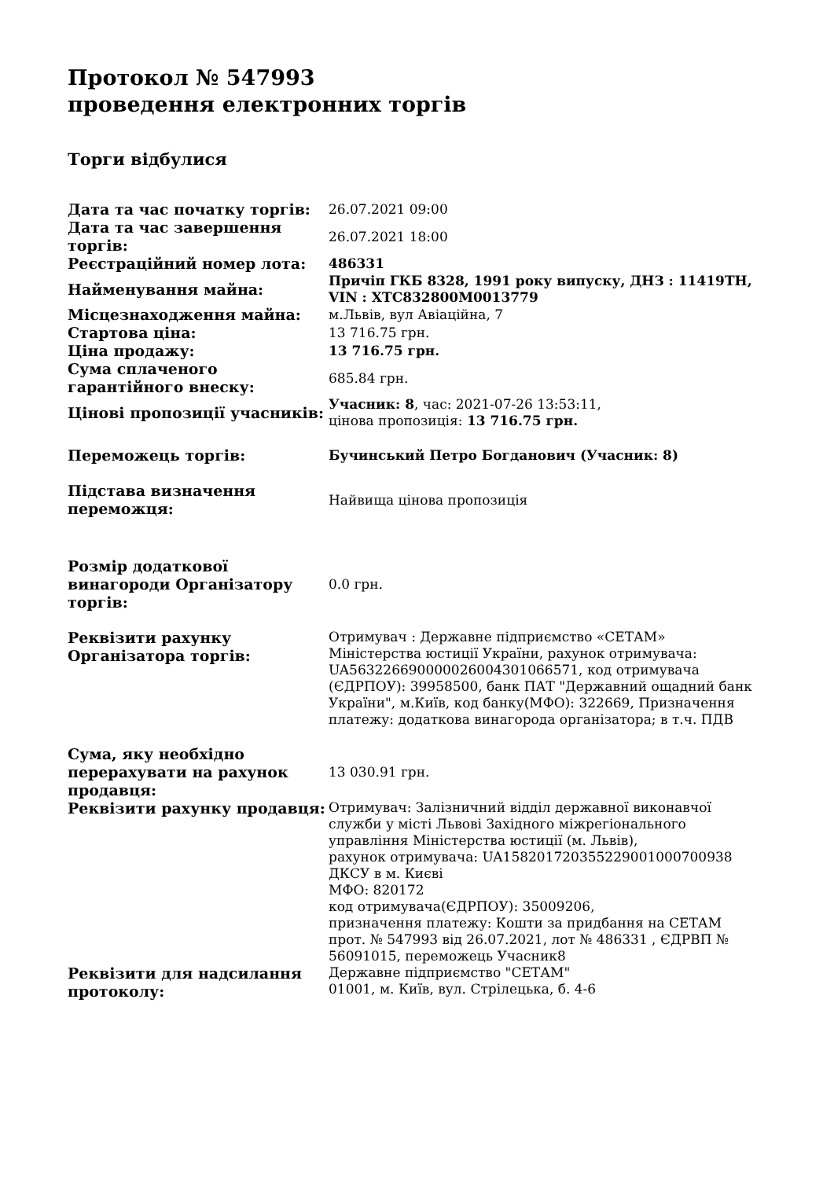Протокол № 547993
проведення електронних торгів
Торги відбулися
| Дата та час початку торгів: | 26.07.2021 09:00 |
| Дата та час завершення торгів: | 26.07.2021 18:00 |
| Реєстраційний номер лота: | 486331 |
| Найменування майна: | Причіп ГКБ 8328, 1991 року випуску, ДНЗ : 11419ТН, VIN : XTC832800M0013779 |
| Місцезнаходження майна: | м.Львів, вул Авіаційна, 7 |
| Стартова ціна: | 13 716.75 грн. |
| Ціна продажу: | 13 716.75 грн. |
| Сума сплаченого гарантійного внеску: | 685.84 грн. |
| Цінові пропозиції учасників: | Учасник: 8 , час: 2021-07-26 13:53:11, цінова пропозиція: 13 716.75 грн. |
| Переможець торгів: | Бучинський Петро Богданович (Учасник: 8) |
| Підстава визначення переможця: | Найвища цінова пропозиція |
| Розмір додаткової винагороди Організатору торгів: | 0.0 грн. |
| Реквізити рахунку Організатора торгів: | Отримувач : Державне підприємство «СЕТАМ» Міністерства юстиції України, рахунок отримувача: UA563226690000026004301066571, код отримувача (ЄДРПОУ): 39958500, банк ПАТ "Державний ощадний банк України", м.Київ, код банку(МФО): 322669, Призначення платежу: додаткова винагорода організатора; в т.ч. ПДВ |
| Сума, яку необхідно перерахувати на рахунок продавця: | 13 030.91 грн. |
| Реквізити рахунку продавця: | Отримувач: Залізничний відділ державної виконавчої служби у місті Львові Західного міжрегіонального управління Міністерства юстиції (м. Львів), рахунок отримувача: UA158201720355229001000700938 ДКСУ в м. Києві МФО: 820172 код отримувача(ЄДРПОУ): 35009206, призначення платежу: Кошти за придбання на СЕТАМ прот. № 547993 від 26.07.2021, лот № 486331 , ЄДРВП № 56091015, переможець Учасник8 |
| Реквізити для надсилання протоколу: | Державне підприємство "СЕТАМ" 01001, м. Київ, вул. Стрілецька, б. 4-6 |